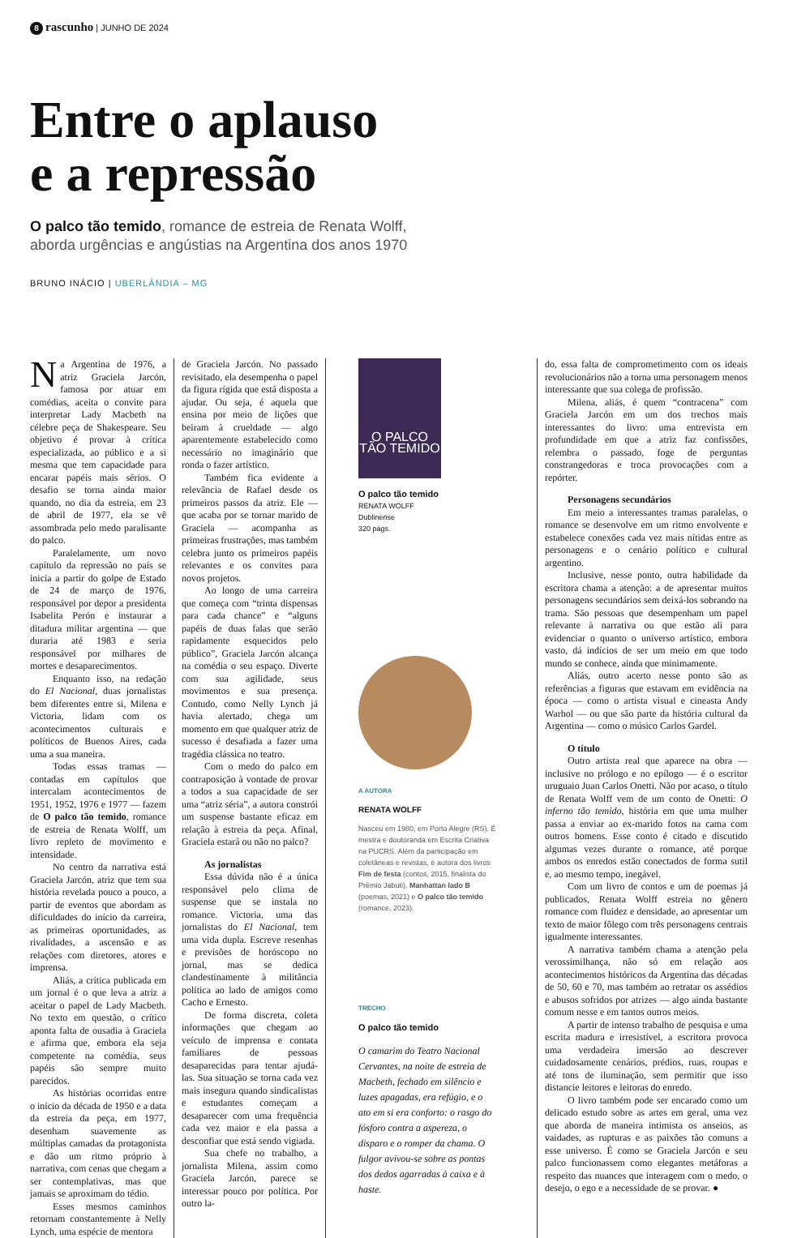8 rascunho | JUNHO DE 2024
Entre o aplauso
e a repressão
O palco tão temido, romance de estreia de Renata Wolff,
aborda urgências e angústias na Argentina dos anos 1970
BRUNO INÁCIO | UBERLÂNDIA – MG
Na Argentina de 1976, a atriz Graciela Jarcón, famosa por atuar em comédias, aceita o convite para interpretar Lady Macbeth na célebre peça de Shakespeare. Seu objetivo é provar à crítica especializada, ao público e a si mesma que tem capacidade para encarar papéis mais sérios. O desafio se torna ainda maior quando, no dia da estreia, em 23 de abril de 1977, ela se vê assombrada pelo medo paralisante do palco.
Paralelamente, um novo capítulo da repressão no país se inicia a partir do golpe de Estado de 24 de março de 1976, responsável por depor a presidenta Isabelita Perón e instaurar a ditadura militar argentina — que duraria até 1983 e seria responsável por milhares de mortes e desaparecimentos.
Enquanto isso, na redação do El Nacional, duas jornalistas bem diferentes entre si, Milena e Victoria, lidam com os acontecimentos culturais e políticos de Buenos Aires, cada uma a sua maneira.
Todas essas tramas — contadas em capítulos que intercalam acontecimentos de 1951, 1952, 1976 e 1977 — fazem de O palco tão temido, romance de estreia de Renata Wolff, um livro repleto de movimento e intensidade.
No centro da narrativa está Graciela Jarcón, atriz que tem sua história revelada pouco a pouco, a partir de eventos que abordam as dificuldades do início da carreira, as primeiras oportunidades, as rivalidades, a ascensão e as relações com diretores, atores e imprensa.
Aliás, a crítica publicada em um jornal é o que leva a atriz a aceitar o papel de Lady Macbeth. No texto em questão, o crítico aponta falta de ousadia à Graciela e afirma que, embora ela seja competente na comédia, seus papéis são sempre muito parecidos.
As histórias ocorridas entre o início da década de 1950 e a data da estreia da peça, em 1977, desenham suavemente as múltiplas camadas da protagonista e dão um ritmo próprio à narrativa, com cenas que chegam a ser contemplativas, mas que jamais se aproximam do tédio.
Esses mesmos caminhos retornam constantemente à Nelly Lynch, uma espécie de mentora
de Graciela Jarcón. No passado revisitado, ela desempenha o papel da figura rígida que está disposta a ajudar. Ou seja, é aquela que ensina por meio de lições que beiram à crueldade — algo aparentemente estabelecido como necessário no imaginário que ronda o fazer artístico.
Também fica evidente a relevância de Rafael desde os primeiros passos da atriz. Ele — que acaba por se tornar marido de Graciela — acompanha as primeiras frustrações, mas também celebra junto os primeiros papéis relevantes e os convites para novos projetos.
Ao longo de uma carreira que começa com “trinta dispensas para cada chance” e “alguns papéis de duas falas que serão rapidamente esquecidos pelo público”, Graciela Jarcón alcança na comédia o seu espaço. Diverte com sua agilidade, seus movimentos e sua presença. Contudo, como Nelly Lynch já havia alertado, chega um momento em que qualquer atriz de sucesso é desafiada a fazer uma tragédia clássica no teatro.
Com o medo do palco em contraposição à vontade de provar a todos a sua capacidade de ser uma “atriz séria”, a autora constrói um suspense bastante eficaz em relação à estreia da peça. Afinal, Graciela estará ou não no palco?
As jornalistas
Essa dúvida não é a única responsável pelo clima de suspense que se instala no romance. Victoria, uma das jornalistas do El Nacional, tem uma vida dupla. Escreve resenhas e previsões de horóscopo no jornal, mas se dedica clandestinamente à militância política ao lado de amigos como Cacho e Ernesto.
De forma discreta, coleta informações que chegam ao veículo de imprensa e contata familiares de pessoas desaparecidas para tentar ajudá-las. Sua situação se torna cada vez mais insegura quando sindicalistas e estudantes começam a desaparecer com uma frequência cada vez maior e ela passa a desconfiar que está sendo vigiada.
Sua chefe no trabalho, a jornalista Milena, assim como Graciela Jarcón, parece se interessar pouco por política. Por outro la-
O PALCO
TÃO TEMIDO
O palco tão temido
RENATA WOLFF
Dublinense
320 págs.
A AUTORA
RENATA WOLFF
Nasceu em 1980, em Porto Alegre (RS). É mestra e doutoranda em Escrita Criativa na PUCRS. Além da participação em coletâneas e revistas, é autora dos livros Fim de festa (contos, 2015, finalista do Prêmio Jabuti), Manhattan lado B (poemas, 2021) e O palco tão temido (romance, 2023).
TRECHO
O palco tão temido
O camarim do Teatro Nacional Cervantes, na noite de estreia de Macbeth, fechado em silêncio e luzes apagadas, era refúgio, e o ato em si era conforto: o rasgo do fósforo contra a aspereza, o disparo e o romper da chama. O fulgor avivou-se sobre as pontas dos dedos agarradas à caixa e à haste.
do, essa falta de comprometimento com os ideais revolucionários não a torna uma personagem menos interessante que sua colega de profissão.
Milena, aliás, é quem “contracena” com Graciela Jarcón em um dos trechos mais interessantes do livro: uma entrevista em profundidade em que a atriz faz confissões, relembra o passado, foge de perguntas constrangedoras e troca provocações com a repórter.
Personagens secundários
Em meio a interessantes tramas paralelas, o romance se desenvolve em um ritmo envolvente e estabelece conexões cada vez mais nítidas entre as personagens e o cenário político e cultural argentino.
Inclusive, nesse ponto, outra habilidade da escritora chama a atenção: a de apresentar muitos personagens secundários sem deixá-los sobrando na trama. São pessoas que desempenham um papel relevante à narrativa ou que estão ali para evidenciar o quanto o universo artístico, embora vasto, dá indícios de ser um meio em que todo mundo se conhece, ainda que minimamente.
Aliás, outro acerto nesse ponto são as referências a figuras que estavam em evidência na época — como o artista visual e cineasta Andy Warhol — ou que são parte da história cultural da Argentina — como o músico Carlos Gardel.
O título
Outro artista real que aparece na obra — inclusive no prólogo e no epílogo — é o escritor uruguaio Juan Carlos Onetti. Não por acaso, o título de Renata Wolff vem de um conto de Onetti: O inferno tão temido, história em que uma mulher passa a enviar ao ex-marido fotos na cama com outros homens. Esse conto é citado e discutido algumas vezes durante o romance, até porque ambos os enredos estão conectados de forma sutil e, ao mesmo tempo, inegável.
Com um livro de contos e um de poemas já publicados, Renata Wolff estreia no gênero romance com fluidez e densidade, ao apresentar um texto de maior fôlego com três personagens centrais igualmente interessantes.
A narrativa também chama a atenção pela verossimilhança, não só em relação aos acontecimentos históricos da Argentina das décadas de 50, 60 e 70, mas também ao retratar os assédios e abusos sofridos por atrizes — algo ainda bastante comum nesse e em tantos outros meios.
A partir de intenso trabalho de pesquisa e uma escrita madura e irresistível, a escritora provoca uma verdadeira imersão ao descrever cuidadosamente cenários, prédios, ruas, roupas e até tons de iluminação, sem permitir que isso distancie leitores e leitoras do enredo.
O livro também pode ser encarado como um delicado estudo sobre as artes em geral, uma vez que aborda de maneira intimista os anseios, as vaidades, as rupturas e as paixões tão comuns a esse universo. É como se Graciela Jarcón e seu palco funcionassem como elegantes metáforas a respeito das nuances que interagem com o medo, o desejo, o ego e a necessidade de se provar. ●